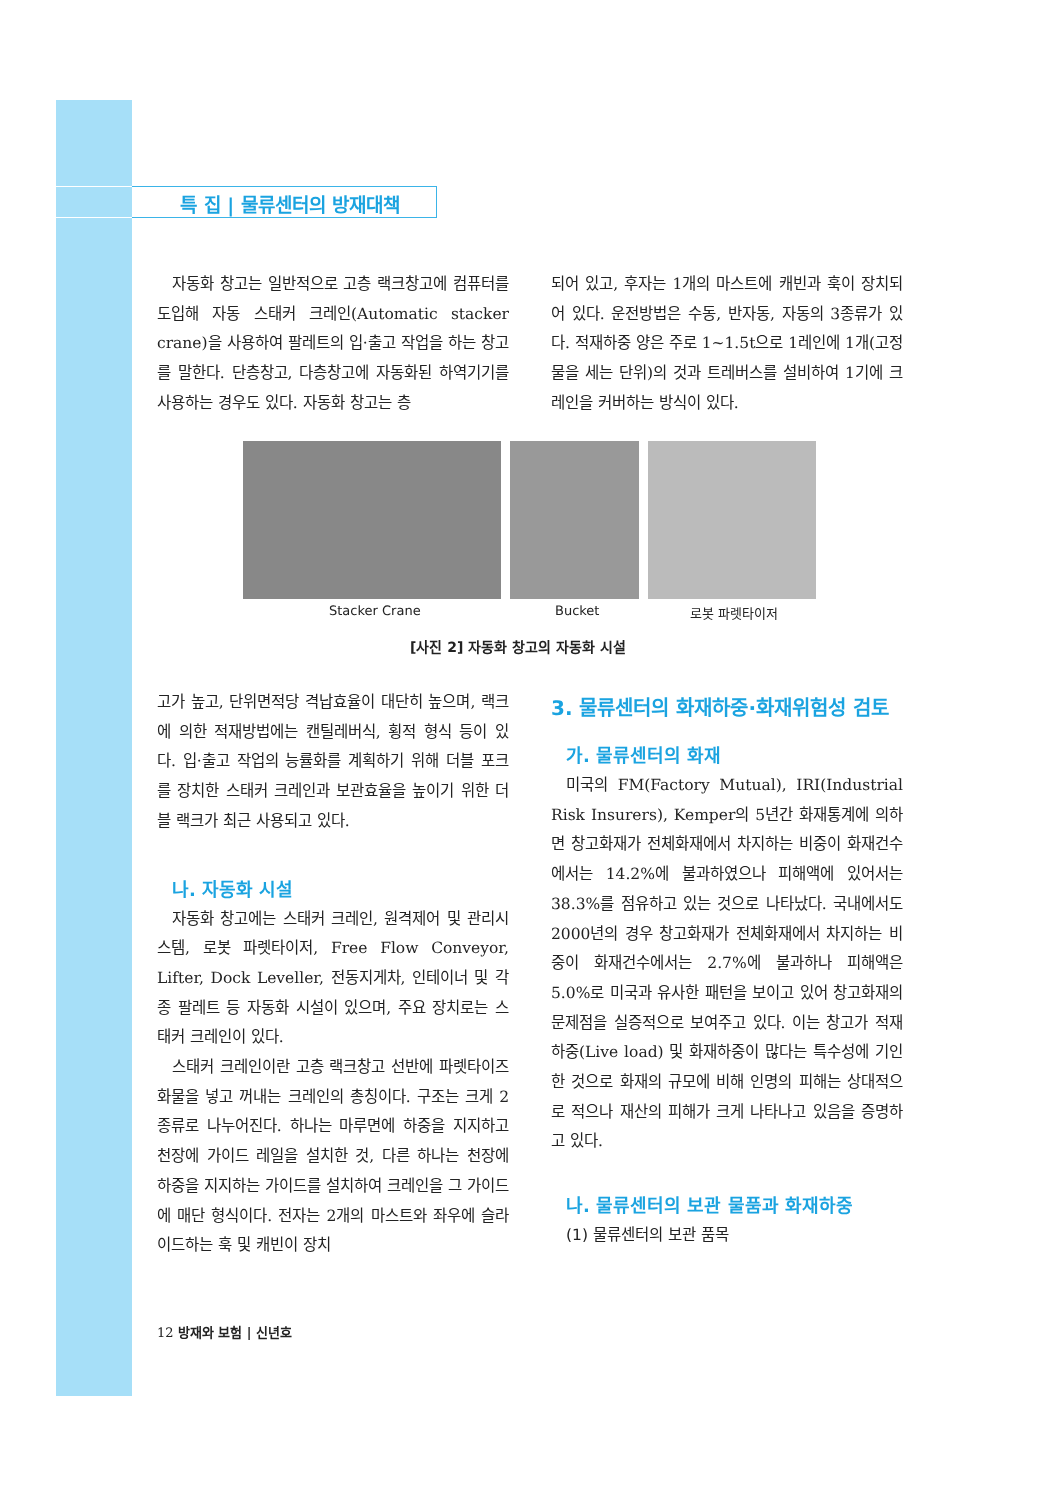특 집 | 물류센터의 방재대책
자동화 창고는 일반적으로 고층 랙크창고에 컴퓨터를 도입해 자동 스태커 크레인(Automatic stacker crane)을 사용하여 팔레트의 입·출고 작업을 하는 창고를 말한다. 단층창고, 다층창고에 자동화된 하역기기를 사용하는 경우도 있다. 자동화 창고는 층
되어 있고, 후자는 1개의 마스트에 캐빈과 훅이 장치되어 있다. 운전방법은 수동, 반자동, 자동의 3종류가 있다. 적재하중 양은 주로 1~1.5t으로 1레인에 1개(고정물을 세는 단위)의 것과 트레버스를 설비하여 1기에 크레인을 커버하는 방식이 있다.
Stacker Crane Bucket 로봇 파렛타이저
[사진 2] 자동화 창고의 자동화 시설
고가 높고, 단위면적당 격납효율이 대단히 높으며, 랙크에 의한 적재방법에는 캔틸레버식, 횡적 형식 등이 있다. 입·출고 작업의 능률화를 계획하기 위해 더블 포크를 장치한 스태커 크레인과 보관효율을 높이기 위한 더블 랙크가 최근 사용되고 있다.
나. 자동화 시설
자동화 창고에는 스태커 크레인, 원격제어 및 관리시스템, 로봇 파렛타이저, Free Flow Conveyor, Lifter, Dock Leveller, 전동지게차, 인테이너 및 각종 팔레트 등 자동화 시설이 있으며, 주요 장치로는 스태커 크레인이 있다.
스태커 크레인이란 고층 랙크창고 선반에 파렛타이즈 화물을 넣고 꺼내는 크레인의 총칭이다. 구조는 크게 2종류로 나누어진다. 하나는 마루면에 하중을 지지하고 천장에 가이드 레일을 설치한 것, 다른 하나는 천장에 하중을 지지하는 가이드를 설치하여 크레인을 그 가이드에 매단 형식이다. 전자는 2개의 마스트와 좌우에 슬라이드하는 훅 및 캐빈이 장치
3. 물류센터의 화재하중·화재위험성 검토
가. 물류센터의 화재
미국의 FM(Factory Mutual), IRI(Industrial Risk Insurers), Kemper의 5년간 화재통계에 의하면 창고화재가 전체화재에서 차지하는 비중이 화재건수에서는 14.2%에 불과하였으나 피해액에 있어서는 38.3%를 점유하고 있는 것으로 나타났다. 국내에서도 2000년의 경우 창고화재가 전체화재에서 차지하는 비중이 화재건수에서는 2.7%에 불과하나 피해액은 5.0%로 미국과 유사한 패턴을 보이고 있어 창고화재의 문제점을 실증적으로 보여주고 있다. 이는 창고가 적재하중(Live load) 및 화재하중이 많다는 특수성에 기인한 것으로 화재의 규모에 비해 인명의 피해는 상대적으로 적으나 재산의 피해가 크게 나타나고 있음을 증명하고 있다.
나. 물류센터의 보관 물품과 화재하중
(1) 물류센터의 보관 품목
12 방재와 보험 | 신년호